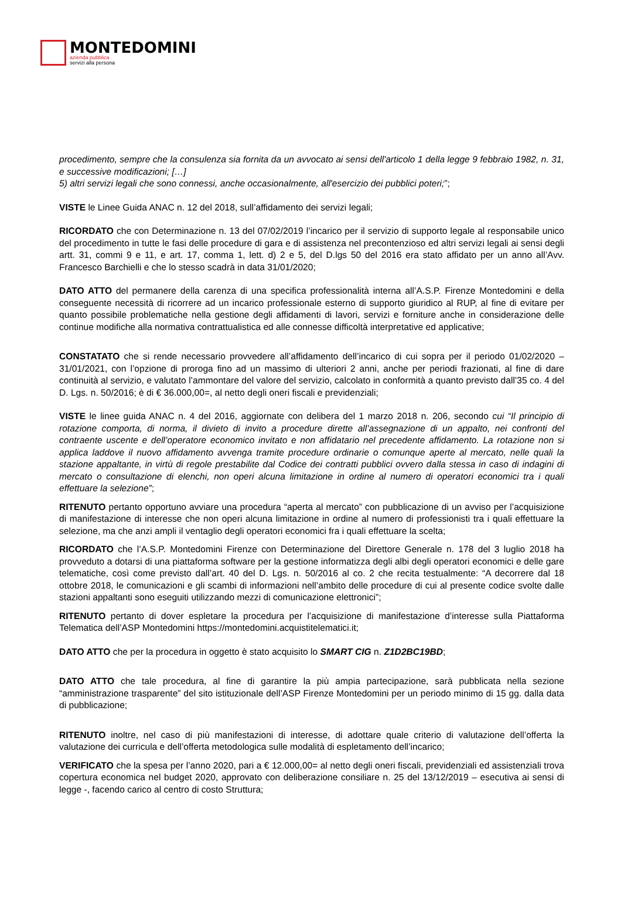MONTEDOMINI
azienda pubblica
servizi alla persona
procedimento, sempre che la consulenza sia fornita da un avvocato ai sensi dell'articolo 1 della legge 9 febbraio 1982, n. 31, e successive modificazioni; […]
5) altri servizi legali che sono connessi, anche occasionalmente, all'esercizio dei pubblici poteri;”;
VISTE le Linee Guida ANAC n. 12 del 2018, sull’affidamento dei servizi legali;
RICORDATO che con Determinazione n. 13 del 07/02/2019 l’incarico per il servizio di supporto legale al responsabile unico del procedimento in tutte le fasi delle procedure di gara e di assistenza nel precontenzioso ed altri servizi legali ai sensi degli artt. 31, commi 9 e 11, e art. 17, comma 1, lett. d) 2 e 5, del D.lgs 50 del 2016 era stato affidato per un anno all’Avv. Francesco Barchielli e che lo stesso scadrà in data 31/01/2020;
DATO ATTO del permanere della carenza di una specifica professionalità interna all’A.S.P. Firenze Montedomini e della conseguente necessità di ricorrere ad un incarico professionale esterno di supporto giuridico al RUP, al fine di evitare per quanto possibile problematiche nella gestione degli affidamenti di lavori, servizi e forniture anche in considerazione delle continue modifiche alla normativa contrattualistica ed alle connesse difficoltà interpretative ed applicative;
CONSTATATO che si rende necessario provvedere all’affidamento dell’incarico di cui sopra per il periodo 01/02/2020 – 31/01/2021, con l’opzione di proroga fino ad un massimo di ulteriori 2 anni, anche per periodi frazionati, al fine di dare continuità al servizio, e valutato l’ammontare del valore del servizio, calcolato in conformità a quanto previsto dall’35 co. 4 del D. Lgs. n. 50/2016; è di € 36.000,00=, al netto degli oneri fiscali e previdenziali;
VISTE le linee guida ANAC n. 4 del 2016, aggiornate con delibera del 1 marzo 2018 n. 206, secondo cui “Il principio di rotazione comporta, di norma, il divieto di invito a procedure dirette all’assegnazione di un appalto, nei confronti del contraente uscente e dell’operatore economico invitato e non affidatario nel precedente affidamento. La rotazione non si applica laddove il nuovo affidamento avvenga tramite procedure ordinarie o comunque aperte al mercato, nelle quali la stazione appaltante, in virtù di regole prestabilite dal Codice dei contratti pubblici ovvero dalla stessa in caso di indagini di mercato o consultazione di elenchi, non operi alcuna limitazione in ordine al numero di operatori economici tra i quali effettuare la selezione”;
RITENUTO pertanto opportuno avviare una procedura “aperta al mercato” con pubblicazione di un avviso per l’acquisizione di manifestazione di interesse che non operi alcuna limitazione in ordine al numero di professionisti tra i quali effettuare la selezione, ma che anzi ampli il ventaglio degli operatori economici fra i quali effettuare la scelta;
RICORDATO che l’A.S.P. Montedomini Firenze con Determinazione del Direttore Generale n. 178 del 3 luglio 2018 ha provveduto a dotarsi di una piattaforma software per la gestione informatizza degli albi degli operatori economici e delle gare telematiche, così come previsto dall’art. 40 del D. Lgs. n. 50/2016 al co. 2 che recita testualmente: “A decorrere dal 18 ottobre 2018, le comunicazioni e gli scambi di informazioni nell’ambito delle procedure di cui al presente codice svolte dalle stazioni appaltanti sono eseguiti utilizzando mezzi di comunicazione elettronici”;
RITENUTO pertanto di dover espletare la procedura per l’acquisizione di manifestazione d’interesse sulla Piattaforma Telematica dell’ASP Montedomini https://montedomini.acquistitelematici.it;
DATO ATTO che per la procedura in oggetto è stato acquisito lo SMART CIG n. Z1D2BC19BD;
DATO ATTO che tale procedura, al fine di garantire la più ampia partecipazione, sarà pubblicata nella sezione “amministrazione trasparente” del sito istituzionale dell’ASP Firenze Montedomini per un periodo minimo di 15 gg. dalla data di pubblicazione;
RITENUTO inoltre, nel caso di più manifestazioni di interesse, di adottare quale criterio di valutazione dell’offerta la valutazione dei curricula e dell’offerta metodologica sulle modalità di espletamento dell’incarico;
VERIFICATO che la spesa per l’anno 2020, pari a € 12.000,00= al netto degli oneri fiscali, previdenziali ed assistenziali trova copertura economica nel budget 2020, approvato con deliberazione consiliare n. 25 del 13/12/2019 – esecutiva ai sensi di legge -, facendo carico al centro di costo Struttura;